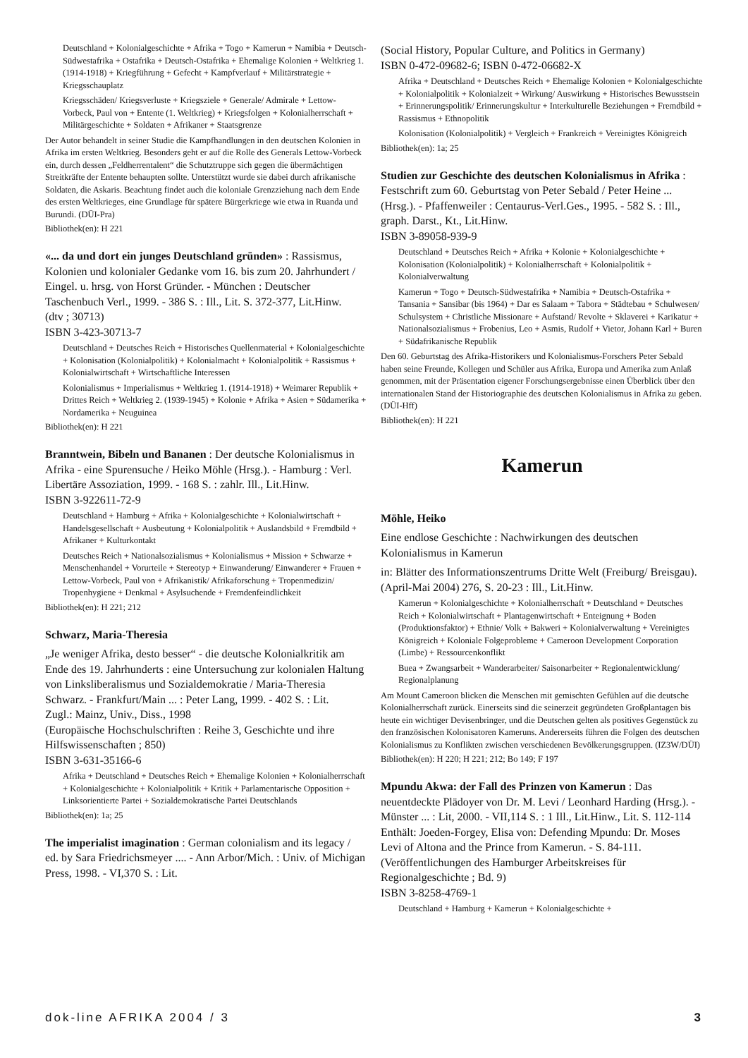Deutschland + Kolonialgeschichte + Afrika + Togo + Kamerun + Namibia + Deutsch-Südwestafrika + Ostafrika + Deutsch-Ostafrika + Ehemalige Kolonien + Weltkrieg 1. (1914-1918) + Kriegführung + Gefecht + Kampfverlauf + Militärstrategie + Kriegsschauplatz
Kriegsschäden/ Kriegsverluste + Kriegsziele + Generale/ Admirale + Lettow-Vorbeck, Paul von + Entente (1. Weltkrieg) + Kriegsfolgen + Kolonialherrschaft + Militärgeschichte + Soldaten + Afrikaner + Staatsgrenze
Der Autor behandelt in seiner Studie die Kampfhandlungen in den deutschen Kolonien in Afrika im ersten Weltkrieg. Besonders geht er auf die Rolle des Generals Lettow-Vorbeck ein, durch dessen „Feldherrentalent“ die Schutztruppe sich gegen die übermächtigen Streitkräfte der Entente behaupten sollte. Unterstützt wurde sie dabei durch afrikanische Soldaten, die Askaris. Beachtung findet auch die koloniale Grenzziehung nach dem Ende des ersten Weltkrieges, eine Grundlage für spätere Bürgerkriege wie etwa in Ruanda und Burundi. (DÜI-Pra)
Bibliothek(en): H 221
«... da und dort ein junges Deutschland gründen» : Rassismus, Kolonien und kolonialer Gedanke vom 16. bis zum 20. Jahrhundert / Eingel. u. hrsg. von Horst Gründer. - München : Deutscher Taschenbuch Verl., 1999. - 386 S. : Ill., Lit. S. 372-377, Lit.Hinw.
(dtv ; 30713)
ISBN 3-423-30713-7
Deutschland + Deutsches Reich + Historisches Quellenmaterial + Kolonialgeschichte + Kolonisation (Kolonialpolitik) + Kolonialmacht + Kolonialpolitik + Rassismus + Kolonialwirtschaft + Wirtschaftliche Interessen
Kolonialismus + Imperialismus + Weltkrieg 1. (1914-1918) + Weimarer Republik + Drittes Reich + Weltkrieg 2. (1939-1945) + Kolonie + Afrika + Asien + Südamerika + Nordamerika + Neuguinea
Bibliothek(en): H 221
Branntwein, Bibeln und Bananen : Der deutsche Kolonialismus in Afrika - eine Spurensuche / Heiko Möhle (Hrsg.). - Hamburg : Verl. Libertäre Assoziation, 1999. - 168 S. : zahlr. Ill., Lit.Hinw.
ISBN 3-922611-72-9
Deutschland + Hamburg + Afrika + Kolonialgeschichte + Kolonialwirtschaft + Handelsgesellschaft + Ausbeutung + Kolonialpolitik + Auslandsbild + Fremdbild + Afrikaner + Kulturkontakt
Deutsches Reich + Nationalsozialismus + Kolonialismus + Mission + Schwarze + Menschenhandel + Vorurteile + Stereotyp + Einwanderung/ Einwanderer + Frauen + Lettow-Vorbeck, Paul von + Afrikanistik/ Afrikaforschung + Tropenmedizin/ Tropenhygiene + Denkmal + Asylsuchende + Fremdenfeindlichkeit
Bibliothek(en): H 221; 212
Schwarz, Maria-Theresia
„Je weniger Afrika, desto besser“ - die deutsche Kolonialkritik am Ende des 19. Jahrhunderts : eine Untersuchung zur kolonialen Haltung von Linksliberalismus und Sozialdemokratie / Maria-Theresia Schwarz. - Frankfurt/Main ... : Peter Lang, 1999. - 402 S. : Lit.
Zugl.: Mainz, Univ., Diss., 1998
(Europäische Hochschulschriften : Reihe 3, Geschichte und ihre Hilfswissenschaften ; 850)
ISBN 3-631-35166-6
Afrika + Deutschland + Deutsches Reich + Ehemalige Kolonien + Kolonialherrschaft + Kolonialgeschichte + Kolonialpolitik + Kritik + Parlamentarische Opposition + Linksorientierte Partei + Sozialdemokratische Partei Deutschlands
Bibliothek(en): 1a; 25
The imperialist imagination : German colonialism and its legacy / ed. by Sara Friedrichsmeyer .... - Ann Arbor/Mich. : Univ. of Michigan Press, 1998. - VI,370 S. : Lit.
(Social History, Popular Culture, and Politics in Germany)
ISBN 0-472-09682-6; ISBN 0-472-06682-X
Afrika + Deutschland + Deutsches Reich + Ehemalige Kolonien + Kolonialgeschichte + Kolonialpolitik + Kolonialzeit + Wirkung/ Auswirkung + Historisches Bewusstsein + Erinnerungspolitik/ Erinnerungskultur + Interkulturelle Beziehungen + Fremdbild + Rassismus + Ethnopolitik
Kolonisation (Kolonialpolitik) + Vergleich + Frankreich + Vereinigtes Königreich
Bibliothek(en): 1a; 25
Studien zur Geschichte des deutschen Kolonialismus in Afrika : Festschrift zum 60. Geburtstag von Peter Sebald / Peter Heine ... (Hrsg.). - Pfaffenweiler : Centaurus-Verl.Ges., 1995. - 582 S. : Ill., graph. Darst., Kt., Lit.Hinw.
ISBN 3-89058-939-9
Deutschland + Deutsches Reich + Afrika + Kolonie + Kolonialgeschichte + Kolonisation (Kolonialpolitik) + Kolonialherrschaft + Kolonialpolitik + Kolonialverwaltung
Kamerun + Togo + Deutsch-Südwestafrika + Namibia + Deutsch-Ostafrika + Tansania + Sansibar (bis 1964) + Dar es Salaam + Tabora + Städtebau + Schulwesen/ Schulsystem + Christliche Missionare + Aufstand/ Revolte + Sklaverei + Karikatur + Nationalsozialismus + Frobenius, Leo + Asmis, Rudolf + Vietor, Johann Karl + Buren + Südafrikanische Republik
Den 60. Geburtstag des Afrika-Historikers und Kolonialismus-Forschers Peter Sebald haben seine Freunde, Kollegen und Schüler aus Afrika, Europa und Amerika zum Anlaß genommen, mit der Präsentation eigener Forschungsergebnisse einen Überblick über den internationalen Stand der Historiographie des deutschen Kolonialismus in Afrika zu geben. (DÜI-Hff)
Bibliothek(en): H 221
Kamerun
Möhle, Heiko
Eine endlose Geschichte : Nachwirkungen des deutschen Kolonialismus in Kamerun
in: Blätter des Informationszentrums Dritte Welt (Freiburg/ Breisgau). (April-Mai 2004) 276, S. 20-23 : Ill., Lit.Hinw.
Kamerun + Kolonialgeschichte + Kolonialherrschaft + Deutschland + Deutsches Reich + Kolonialwirtschaft + Plantagenwirtschaft + Enteignung + Boden (Produktionsfaktor) + Ethnie/ Volk + Bakweri + Kolonialverwaltung + Vereinigtes Königreich + Koloniale Folgeprobleme + Cameroon Development Corporation (Limbe) + Ressourcenkonflikt
Buea + Zwangsarbeit + Wanderarbeiter/ Saisonarbeiter + Regionalentwicklung/ Regionalplanung
Am Mount Cameroon blicken die Menschen mit gemischten Gefühlen auf die deutsche Kolonialherrschaft zurück. Einerseits sind die seinerzeit gegründeten Großplantagen bis heute ein wichtiger Devisenbringer, und die Deutschen gelten als positives Gegenstück zu den französischen Kolonisatoren Kameruns. Andererseits führen die Folgen des deutschen Kolonialismus zu Konflikten zwischen verschiedenen Bevölkerungsgruppen. (IZ3W/DÜI)
Bibliothek(en): H 220; H 221; 212; Bo 149; F 197
Mpundu Akwa: der Fall des Prinzen von Kamerun : Das neuentdeckte Plädoyer von Dr. M. Levi / Leonhard Harding (Hrsg.). - Münster ... : Lit, 2000. - VII,114 S. : 1 Ill., Lit.Hinw., Lit. S. 112-114
Enthält: Joeden-Forgey, Elisa von: Defending Mpundu: Dr. Moses Levi of Altona and the Prince from Kamerun. - S. 84-111.
(Veröffentlichungen des Hamburger Arbeitskreises für Regionalgeschichte ; Bd. 9)
ISBN 3-8258-4769-1
Deutschland + Hamburg + Kamerun + Kolonialgeschichte +
dok-line AFRIKA 2004 / 3 3